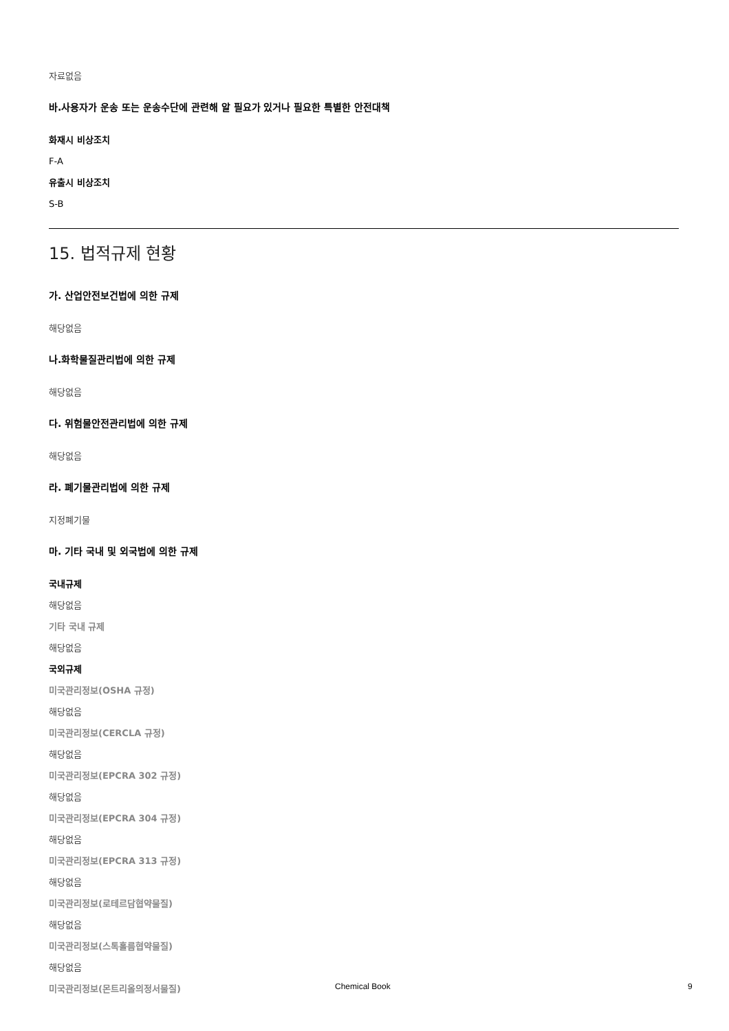자료없음
바.사용자가 운송 또는 운송수단에 관련해 알 필요가 있거나 필요한 특별한 안전대책
화재시 비상조치
F-A
유출시 비상조치
S-B
15. 법적규제 현황
가. 산업안전보건법에 의한 규제
해당없음
나.화학물질관리법에 의한 규제
해당없음
다. 위험물안전관리법에 의한 규제
해당없음
라. 폐기물관리법에 의한 규제
지정폐기물
마. 기타 국내 및 외국법에 의한 규제
국내규제
해당없음
기타 국내 규제
해당없음
국외규제
미국관리정보(OSHA 규정)
해당없음
미국관리정보(CERCLA 규정)
해당없음
미국관리정보(EPCRA 302 규정)
해당없음
미국관리정보(EPCRA 304 규정)
해당없음
미국관리정보(EPCRA 313 규정)
해당없음
미국관리정보(로테르담협약물질)
해당없음
미국관리정보(스톡홀름협약물질)
해당없음
미국관리정보(몬트리올의정서물질)
Chemical Book 9